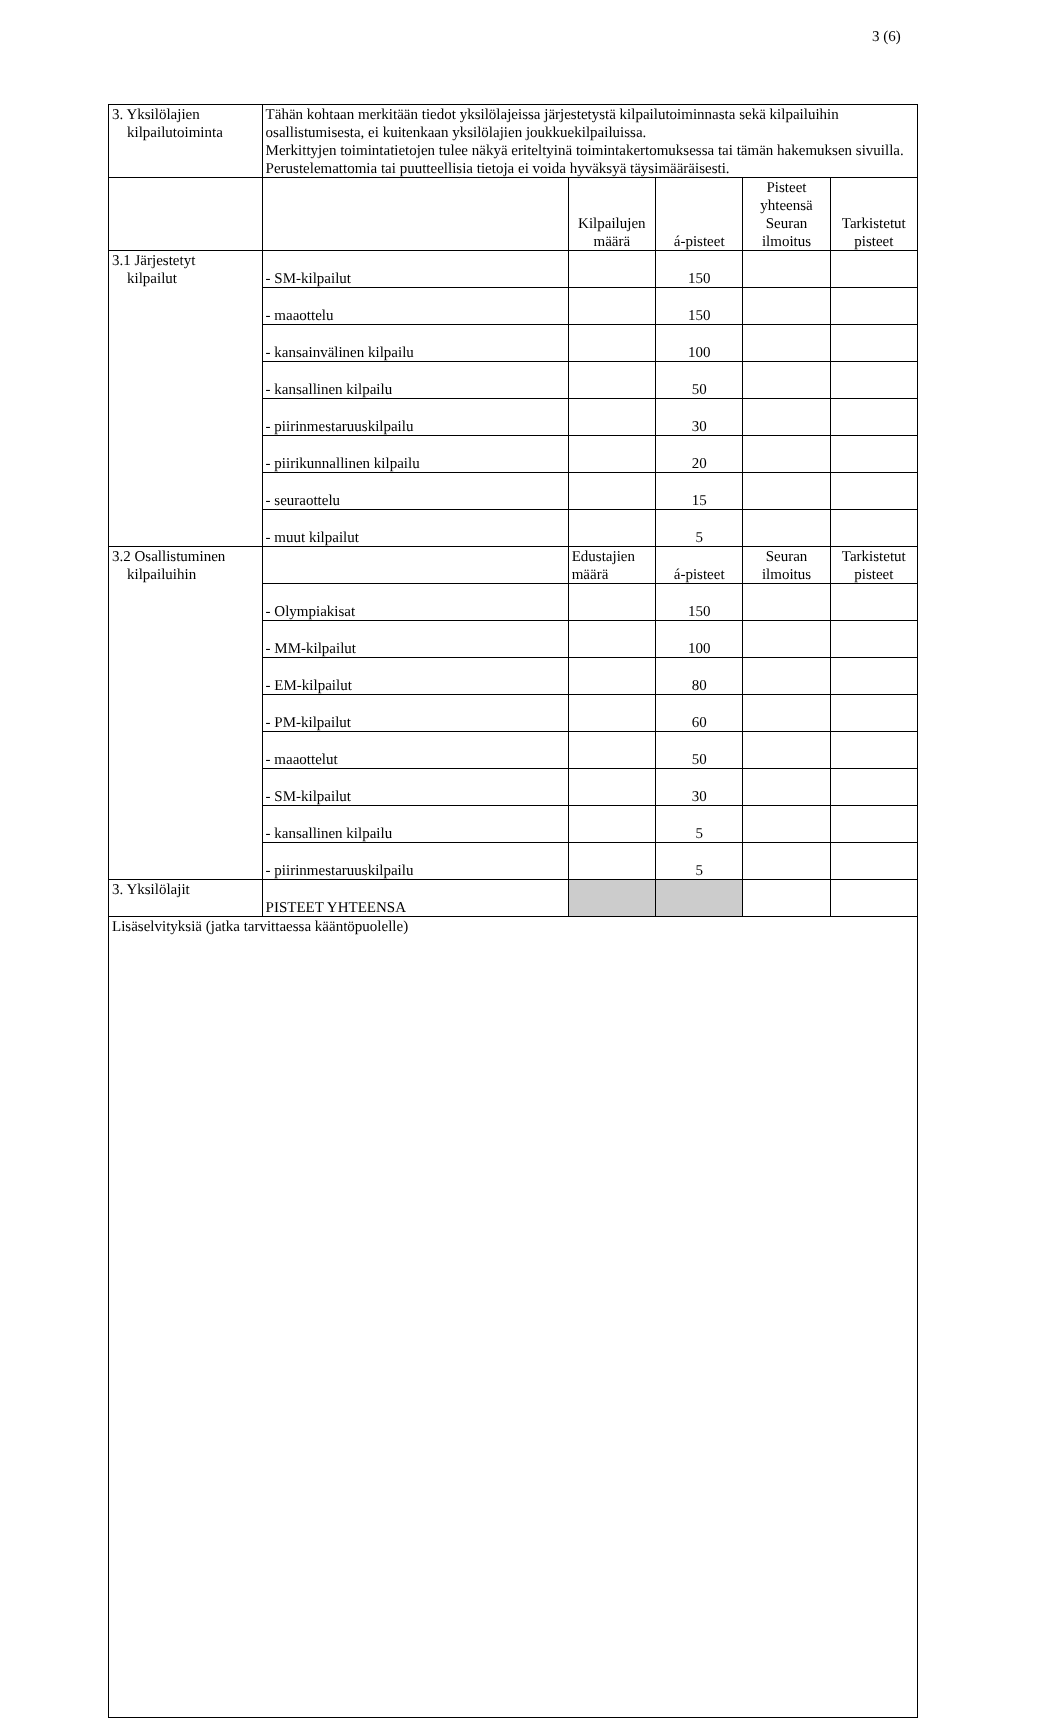3 (6)
| 3. Yksilölajien kilpailutoiminta | Tähän kohtaan merkitään tiedot yksilölajeissa järjestetystä kilpailutoiminnasta sekä kilpailuihin osallistumisesta, ei kuitenkaan yksilölajien joukkuekilpailuissa. Merkittyjen toimintatietojen tulee näkyä eriteltyinä toimintakertomuksessa tai tämän hakemuksen sivuilla. Perustelemattomia tai puutteellisia tietoja ei voida hyväksyä täysimääräisesti. | | | | |
| | | Kilpailujen määrä | á-pisteet | Pisteet yhteensä Seuran ilmoitus | Tarkistetut pisteet |
| 3.1 Järjestetyt kilpailut | - SM-kilpailut | | 150 | | |
| | - maaottelu | | 150 | | |
| | - kansainvälinen kilpailu | | 100 | | |
| | - kansallinen kilpailu | | 50 | | |
| | - piirinmestaruuskilpailu | | 30 | | |
| | - piirikunnallinen kilpailu | | 20 | | |
| | - seuraottelu | | 15 | | |
| | - muut kilpailut | | 5 | | |
| 3.2 Osallistuminen kilpailuihin | | Edustajien määrä | á-pisteet | Seuran ilmoitus | Tarkistetut pisteet |
| | - Olympiakisat | | 150 | | |
| | - MM-kilpailut | | 100 | | |
| | - EM-kilpailut | | 80 | | |
| | - PM-kilpailut | | 60 | | |
| | - maaottelut | | 50 | | |
| | - SM-kilpailut | | 30 | | |
| | - kansallinen kilpailu | | 5 | | |
| | - piirinmestaruuskilpailu | | 5 | | |
| 3. Yksilölajit | PISTEET YHTEENSA | | | | |
| Lisäselvityksiä (jatka tarvittaessa kääntöpuolelle) | | | | | |